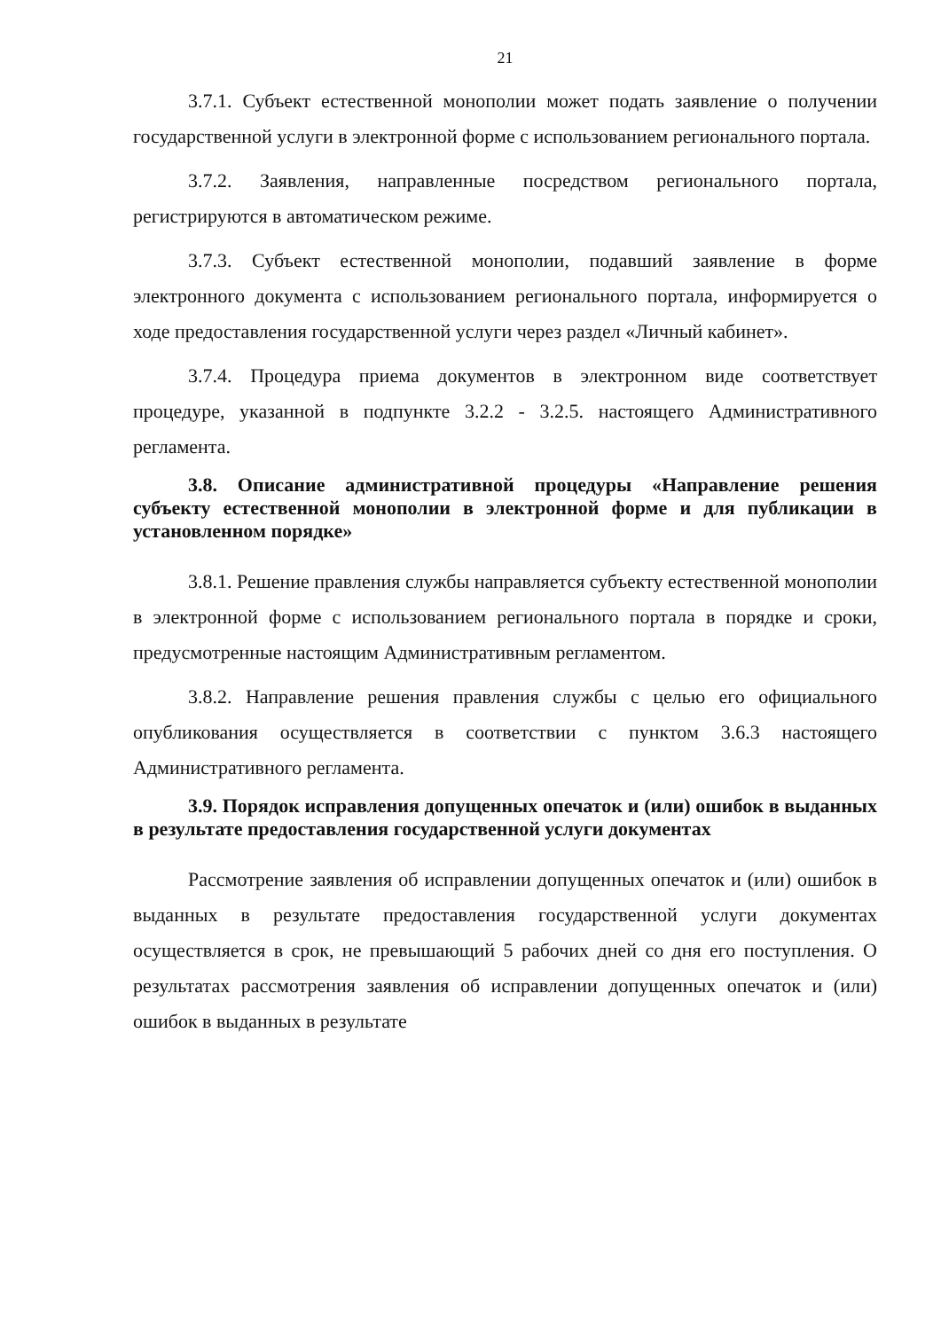21
3.7.1. Субъект естественной монополии может подать заявление о получении государственной услуги в электронной форме с использованием регионального портала.
3.7.2. Заявления, направленные посредством регионального портала, регистрируются в автоматическом режиме.
3.7.3. Субъект естественной монополии, подавший заявление в форме электронного документа с использованием регионального портала, информируется о ходе предоставления государственной услуги через раздел «Личный кабинет».
3.7.4. Процедура приема документов в электронном виде соответствует процедуре, указанной в подпункте 3.2.2 - 3.2.5. настоящего Административного регламента.
3.8. Описание административной процедуры «Направление решения субъекту естественной монополии в электронной форме и для публикации в установленном порядке»
3.8.1. Решение правления службы направляется субъекту естественной монополии в электронной форме с использованием регионального портала в порядке и сроки, предусмотренные настоящим Административным регламентом.
3.8.2. Направление решения правления службы с целью его официального опубликования осуществляется в соответствии с пунктом 3.6.3 настоящего Административного регламента.
3.9. Порядок исправления допущенных опечаток и (или) ошибок в выданных в результате предоставления государственной услуги документах
Рассмотрение заявления об исправлении допущенных опечаток и (или) ошибок в выданных в результате предоставления государственной услуги документах осуществляется в срок, не превышающий 5 рабочих дней со дня его поступления. О результатах рассмотрения заявления об исправлении допущенных опечаток и (или) ошибок в выданных в результате